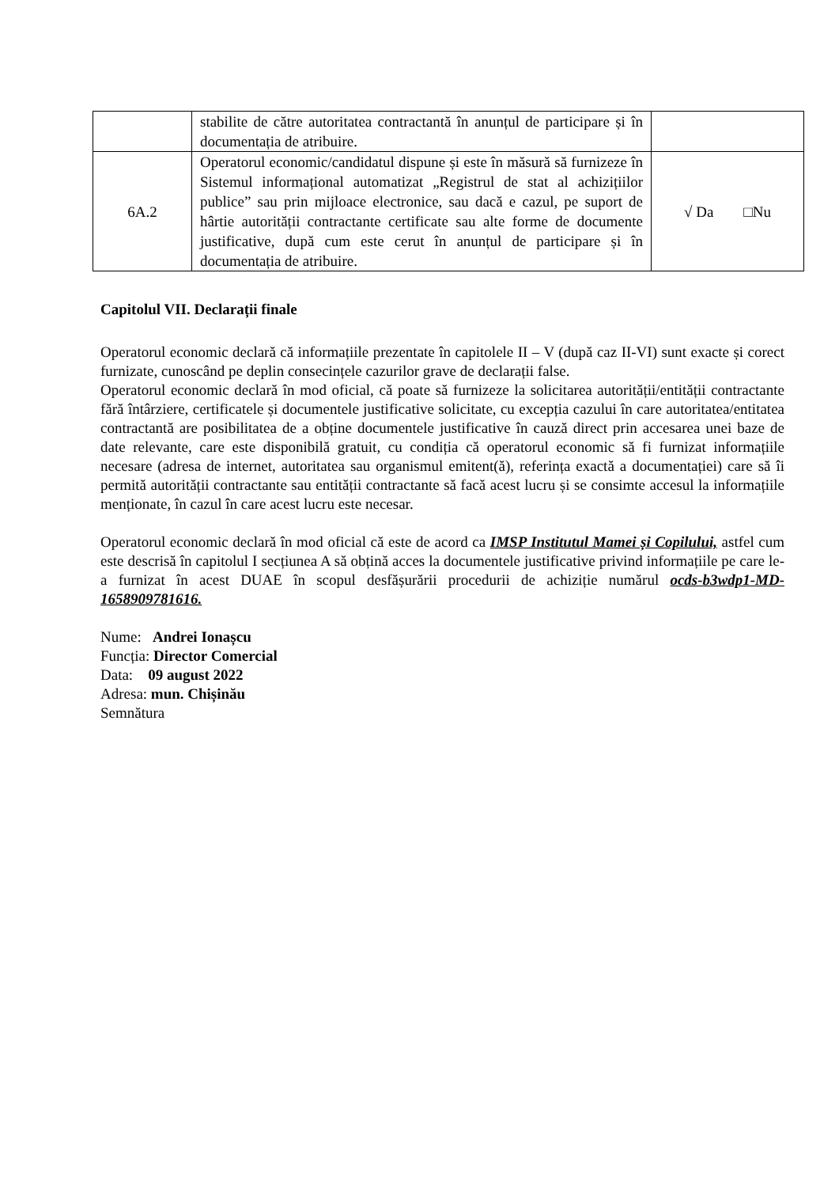| | stabilite de către autoritatea contractantă în anunțul de participare și în documentația de atribuire. | |
| 6A.2 | Operatorul economic/candidatul dispune și este în măsură să furnizeze în Sistemul informațional automatizat „Registrul de stat al achizițiilor publice” sau prin mijloace electronice, sau dacă e cazul, pe suport de hârtie autorității contractante certificate sau alte forme de documente justificative, după cum este cerut în anunțul de participare și în documentația de atribuire. | √ Da □Nu |
Capitolul VII. Declarații finale
Operatorul economic declară că informațiile prezentate în capitolele II – V (după caz II-VI) sunt exacte și corect furnizate, cunoscând pe deplin consecințele cazurilor grave de declarații false.
Operatorul economic declară în mod oficial, că poate să furnizeze la solicitarea autorității/entității contractante fără întârziere, certificatele și documentele justificative solicitate, cu excepția cazului în care autoritatea/entitatea contractantă are posibilitatea de a obține documentele justificative în cauză direct prin accesarea unei baze de date relevante, care este disponibilă gratuit, cu condiția că operatorul economic să fi furnizat informațiile necesare (adresa de internet, autoritatea sau organismul emitent(ă), referința exactă a documentației) care să îi permită autorității contractante sau entității contractante să facă acest lucru și se consimte accesul la informațiile menționate, în cazul în care acest lucru este necesar.
Operatorul economic declară în mod oficial că este de acord ca IMSP Institutul Mamei și Copilului, astfel cum este descrisă în capitolul I secțiunea A să obțină acces la documentele justificative privind informațiile pe care le-a furnizat în acest DUAE în scopul desfășurării procedurii de achiziție numărul ocds-b3wdp1-MD-1658909781616.
Nume: Andrei Ionașcu
Funcția: Director Comercial
Data: 09 august 2022
Adresa: mun. Chișinău
Semnătura